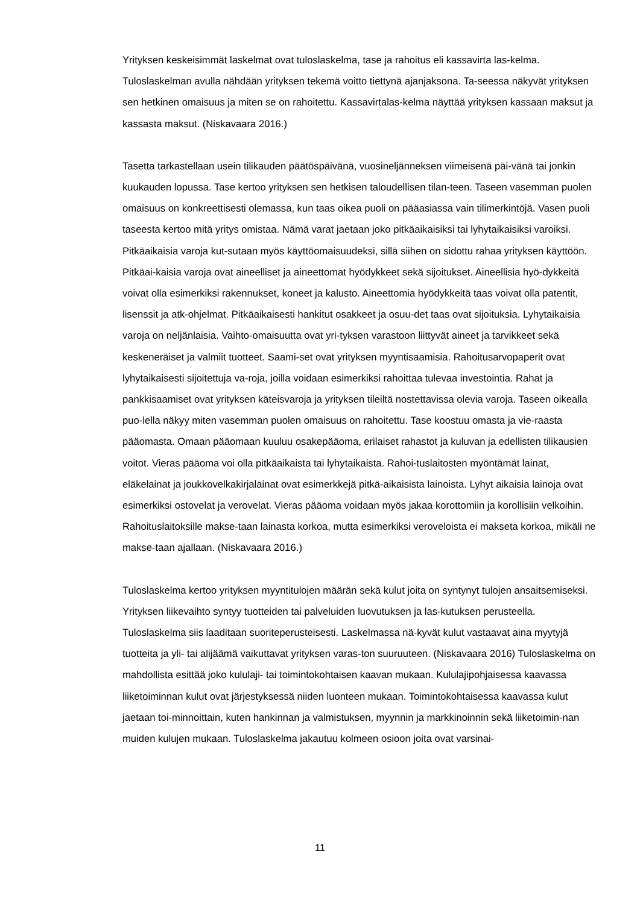Yrityksen keskeisimmät laskelmat ovat tuloslaskelma, tase ja rahoitus eli kassavirta las-kelma. Tuloslaskelman avulla nähdään yrityksen tekemä voitto tiettynä ajanjaksona. Ta-seessa näkyvät yrityksen sen hetkinen omaisuus ja miten se on rahoitettu. Kassavirtalas-kelma näyttää yrityksen kassaan maksut ja kassasta maksut. (Niskavaara 2016.)
Tasetta tarkastellaan usein tilikauden päätöspäivänä, vuosineljänneksen viimeisenä päi-vänä tai jonkin kuukauden lopussa. Tase kertoo yrityksen sen hetkisen taloudellisen tilan-teen. Taseen vasemman puolen omaisuus on konkreettisesti olemassa, kun taas oikea puoli on pääasiassa vain tilimerkintöjä. Vasen puoli taseesta kertoo mitä yritys omistaa. Nämä varat jaetaan joko pitkäaikaisiksi tai lyhytaikaisiksi varoiksi. Pitkäaikaisia varoja kut-sutaan myös käyttöomaisuudeksi, sillä siihen on sidottu rahaa yrityksen käyttöön. Pitkäai-kaisia varoja ovat aineelliset ja aineettomat hyödykkeet sekä sijoitukset. Aineellisia hyö-dykkeitä voivat olla esimerkiksi rakennukset, koneet ja kalusto. Aineettomia hyödykkeitä taas voivat olla patentit, lisenssit ja atk-ohjelmat. Pitkäaikaisesti hankitut osakkeet ja osuu-det taas ovat sijoituksia. Lyhytaikaisia varoja on neljänlaisia. Vaihto-omaisuutta ovat yri-tyksen varastoon liittyvät aineet ja tarvikkeet sekä keskeneräiset ja valmiit tuotteet. Saami-set ovat yrityksen myyntisaamisia. Rahoitusarvopaperit ovat lyhytaikaisesti sijoitettuja va-roja, joilla voidaan esimerkiksi rahoittaa tulevaa investointia. Rahat ja pankkisaamiset ovat yrityksen käteisvaroja ja yrityksen tileiltä nostettavissa olevia varoja. Taseen oikealla puo-lella näkyy miten vasemman puolen omaisuus on rahoitettu. Tase koostuu omasta ja vie-raasta pääomasta. Omaan pääomaan kuuluu osakepääoma, erilaiset rahastot ja kuluvan ja edellisten tilikausien voitot. Vieras pääoma voi olla pitkäaikaista tai lyhytaikaista. Rahoi-tuslaitosten myöntämät lainat, eläkelainat ja joukkovelkakirjalainat ovat esimerkkejä pitkä-aikaisista lainoista. Lyhyt aikaisia lainoja ovat esimerkiksi ostovelat ja verovelat. Vieras pääoma voidaan myös jakaa korottomiin ja korollisiin velkoihin. Rahoituslaitoksille makse-taan lainasta korkoa, mutta esimerkiksi veroveloista ei makseta korkoa, mikäli ne makse-taan ajallaan. (Niskavaara 2016.)
Tuloslaskelma kertoo yrityksen myyntitulojen määrän sekä kulut joita on syntynyt tulojen ansaitsemiseksi. Yrityksen liikevaihto syntyy tuotteiden tai palveluiden luovutuksen ja las-kutuksen perusteella. Tuloslaskelma siis laaditaan suoriteperusteisesti. Laskelmassa nä-kyvät kulut vastaavat aina myytyjä tuotteita ja yli- tai alijäämä vaikuttavat yrityksen varas-ton suuruuteen. (Niskavaara 2016) Tuloslaskelma on mahdollista esittää joko kululaji- tai toimintokohtaisen kaavan mukaan. Kululajipohjaisessa kaavassa liiketoiminnan kulut ovat järjestyksessä niiden luonteen mukaan. Toimintokohtaisessa kaavassa kulut jaetaan toi-minnoittain, kuten hankinnan ja valmistuksen, myynnin ja markkinoinnin sekä liiketoimin-nan muiden kulujen mukaan. Tuloslaskelma jakautuu kolmeen osioon joita ovat varsinai-
11